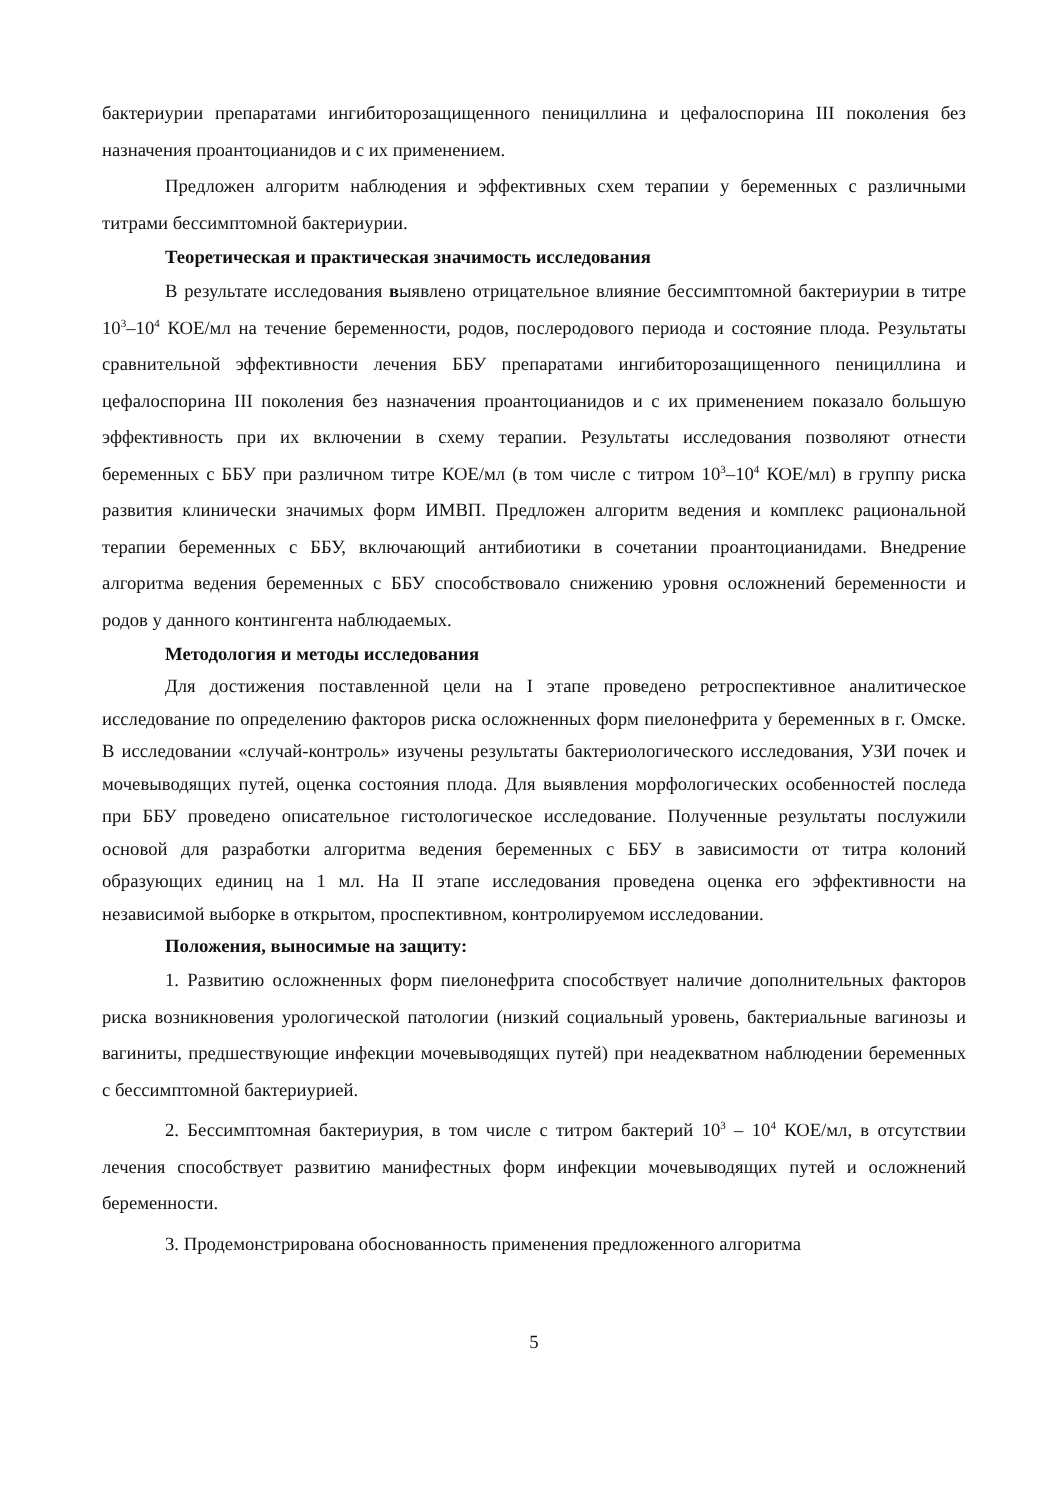бактериурии препаратами ингибиторозащищенного пенициллина и цефалоспорина III поколения без назначения проантоцианидов и с их применением.
Предложен алгоритм наблюдения и эффективных схем терапии у беременных с различными титрами бессимптомной бактериурии.
Теоретическая и практическая значимость исследования
В результате исследования выявлено отрицательное влияние бессимптомной бактериурии в титре 10<sup>3</sup>–10<sup>4</sup> КОЕ/мл на течение беременности, родов, послеродового периода и состояние плода. Результаты сравнительной эффективности лечения ББУ препаратами ингибиторозащищенного пенициллина и цефалоспорина III поколения без назначения проантоцианидов и с их применением показало большую эффективность при их включении в схему терапии. Результаты исследования позволяют отнести беременных с ББУ при различном титре КОЕ/мл (в том числе с титром 10<sup>3</sup>–10<sup>4</sup> КОЕ/мл) в группу риска развития клинически значимых форм ИМВП. Предложен алгоритм ведения и комплекс рациональной терапии беременных с ББУ, включающий антибиотики в сочетании проантоцианидами. Внедрение алгоритма ведения беременных с ББУ способствовало снижению уровня осложнений беременности и родов у данного контингента наблюдаемых.
Методология и методы исследования
Для достижения поставленной цели на I этапе проведено ретроспективное аналитическое исследование по определению факторов риска осложненных форм пиелонефрита у беременных в г. Омске. В исследовании «случай-контроль» изучены результаты бактериологического исследования, УЗИ почек и мочевыводящих путей, оценка состояния плода. Для выявления морфологических особенностей последа при ББУ проведено описательное гистологическое исследование. Полученные результаты послужили основой для разработки алгоритма ведения беременных с ББУ в зависимости от титра колоний образующих единиц на 1 мл. На II этапе исследования проведена оценка его эффективности на независимой выборке в открытом, проспективном, контролируемом исследовании.
Положения, выносимые на защиту:
1. Развитию осложненных форм пиелонефрита способствует наличие дополнительных факторов риска возникновения урологической патологии (низкий социальный уровень, бактериальные вагинозы и вагиниты, предшествующие инфекции мочевыводящих путей) при неадекватном наблюдении беременных с бессимптомной бактериурией.
2. Бессимптомная бактериурия, в том числе с титром бактерий 10<sup>3</sup> – 10<sup>4</sup> КОЕ/мл, в отсутствии лечения способствует развитию манифестных форм инфекции мочевыводящих путей и осложнений беременности.
3. Продемонстрирована обоснованность применения предложенного алгоритма
5